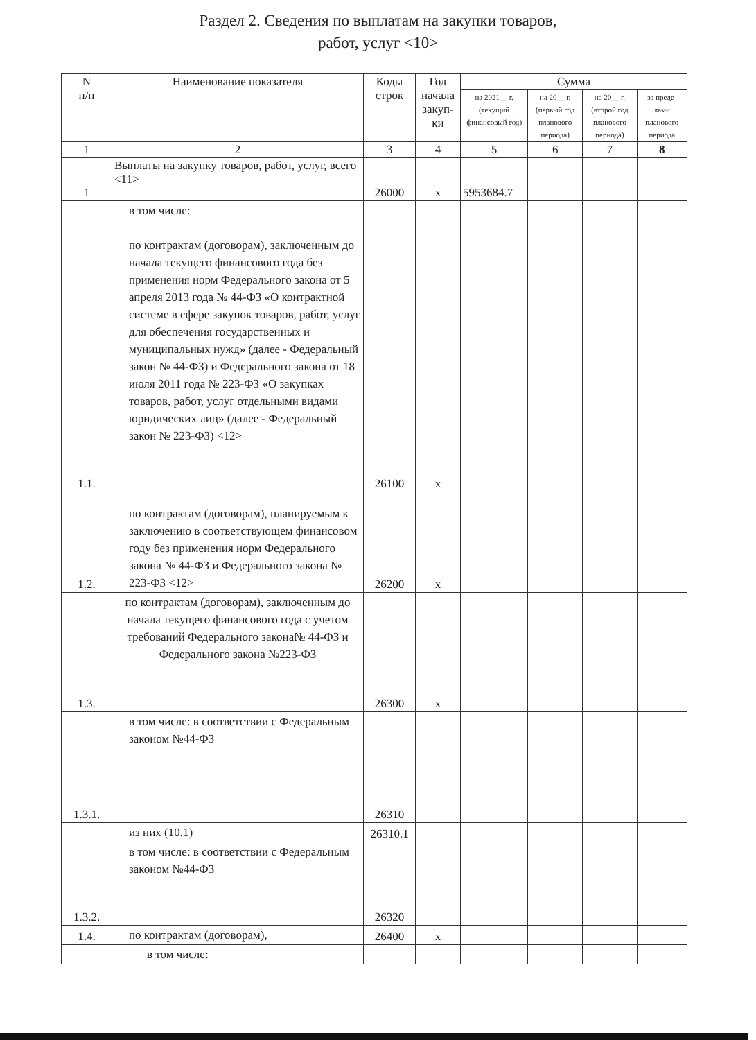Раздел 2. Сведения по выплатам на закупки товаров,
работ, услуг <10>
| N п/п | Наименование показателя | Коды строк | Год начала закуп-ки | Сумма | | | |
| --- | --- | --- | --- | --- | --- | --- | --- |
| | | | | на 2021__ г. (текущий финансовый год) | на 20__ г. (первый год планового периода) | на 20__ г. (второй год планового периода) | за преде-лами планового периода |
| 1 | 2 | 3 | 4 | 5 | 6 | 7 | 8 |
| 1 | Выплаты на закупку товаров, работ, услуг, всего <11> | 26000 | х | 5953684.7 | | | |
| 1.1. | в том числе: по контрактам (договорам), заключенным до начала текущего финансового года без применения норм Федерального закона от 5 апреля 2013 года № 44-ФЗ «О контрактной системе в сфере закупок товаров, работ, услуг для обеспечения государственных и муниципальных нужд» (далее - Федеральный закон № 44-ФЗ) и Федерального закона от 18 июля 2011 года № 223-ФЗ «О закупках товаров, работ, услуг отдельными видами юридических лиц» (далее - Федеральный закон № 223-ФЗ) <12> | 26100 | х | | | | |
| 1.2. | по контрактам (договорам), планируемым к заключению в соответствующем финансовом году без применения норм Федерального закона № 44-ФЗ и Федерального закона № 223-ФЗ <12> | 26200 | х | | | | |
| 1.3. | по контрактам (договорам), заключенным до начала текущего финансового года с учетом требований Федерального закона№ 44-ФЗ и Федерального закона №223-ФЗ | 26300 | х | | | | |
| 1.3.1. | в том числе: в соответствии с Федеральным законом №44-ФЗ | 26310 | | | | | |
| | из них (10.1) | 26310.1 | | | | | |
| 1.3.2. | в том числе: в соответствии с Федеральным законом №44-ФЗ | 26320 | | | | | |
| 1.4. | по контрактам (договорам), | 26400 | х | | | | |
| | в том числе: | | | | | | |